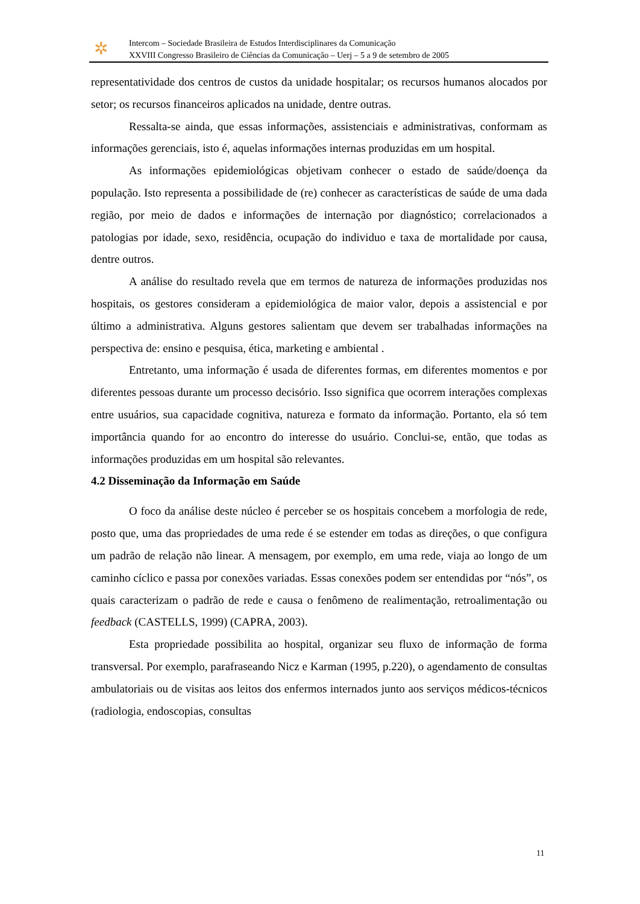✲
Intercom – Sociedade Brasileira de Estudos Interdisciplinares da Comunicação
XXVIII Congresso Brasileiro de Ciências da Comunicação – Uerj – 5 a 9 de setembro de 2005
representatividade dos centros de custos da unidade hospitalar; os recursos humanos alocados por setor; os recursos financeiros aplicados na unidade, dentre outras.
Ressalta-se ainda, que essas informações, assistenciais e administrativas, conformam as informações gerenciais, isto é, aquelas informações internas produzidas em um hospital.
As informações epidemiológicas objetivam conhecer o estado de saúde/doença da população. Isto representa a possibilidade de (re) conhecer as características de saúde de uma dada região, por meio de dados e informações de internação por diagnóstico; correlacionados a patologias por idade, sexo, residência, ocupação do individuo e taxa de mortalidade por causa, dentre outros.
A análise do resultado revela que em termos de natureza de informações produzidas nos hospitais, os gestores consideram a epidemiológica de maior valor, depois a assistencial e por último a administrativa. Alguns gestores salientam que devem ser trabalhadas informações na perspectiva de: ensino e pesquisa, ética, marketing e ambiental .
Entretanto, uma informação é usada de diferentes formas, em diferentes momentos e por diferentes pessoas durante um processo decisório. Isso significa que ocorrem interações complexas entre usuários, sua capacidade cognitiva, natureza e formato da informação. Portanto, ela só tem importância quando for ao encontro do interesse do usuário. Conclui-se, então, que todas as informações produzidas em um hospital são relevantes.
4.2 Disseminação da Informação em Saúde
O foco da análise deste núcleo é perceber se os hospitais concebem a morfologia de rede, posto que, uma das propriedades de uma rede é se estender em todas as direções, o que configura um padrão de relação não linear. A mensagem, por exemplo, em uma rede, viaja ao longo de um caminho cíclico e passa por conexões variadas. Essas conexões podem ser entendidas por “nós”, os quais caracterizam o padrão de rede e causa o fenômeno de realimentação, retroalimentação ou feedback (CASTELLS, 1999) (CAPRA, 2003).
Esta propriedade possibilita ao hospital, organizar seu fluxo de informação de forma transversal. Por exemplo, parafraseando Nicz e Karman (1995, p.220), o agendamento de consultas ambulatoriais ou de visitas aos leitos dos enfermos internados junto aos serviços médicos-técnicos (radiologia, endoscopias, consultas
11